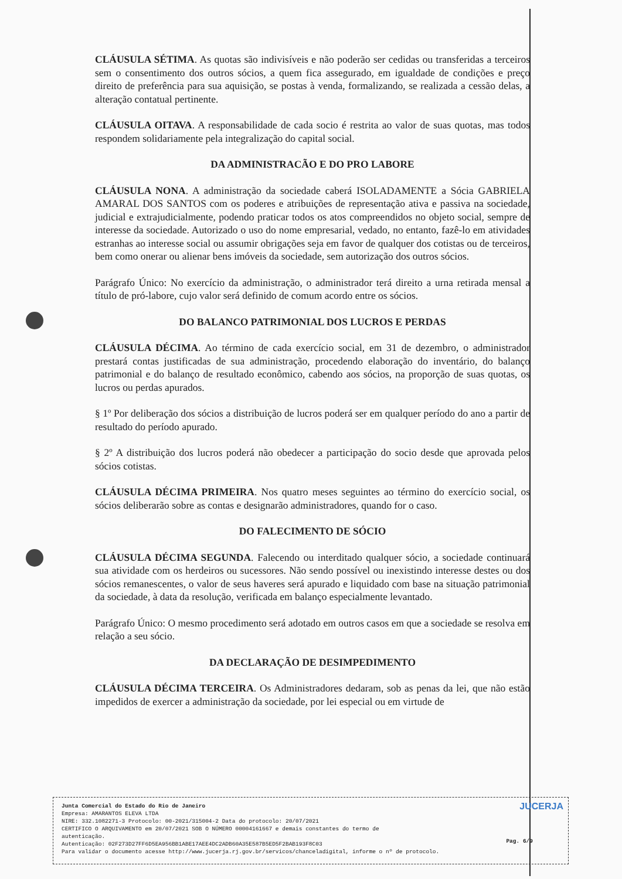CLÁUSULA SÉTIMA. As quotas são indivisíveis e não poderão ser cedidas ou transferidas a terceiros sem o consentimento dos outros sócios, a quem fica assegurado, em igualdade de condições e preço direito de preferência para sua aquisição, se postas à venda, formalizando, se realizada a cessão delas, a alteração contatual pertinente.
CLÁUSULA OITAVA. A responsabilidade de cada socio é restrita ao valor de suas quotas, mas todos respondem solidariamente pela integralização do capital social.
DA ADMINISTRACÃO E DO PRO LABORE
CLÁUSULA NONA. A administração da sociedade caberá ISOLADAMENTE a Sócia GABRIELA AMARAL DOS SANTOS com os poderes e atribuições de representação ativa e passiva na sociedade, judicial e extrajudicialmente, podendo praticar todos os atos compreendidos no objeto social, sempre de interesse da sociedade. Autorizado o uso do nome empresarial, vedado, no entanto, fazê-lo em atividades estranhas ao interesse social ou assumir obrigações seja em favor de qualquer dos cotistas ou de terceiros, bem como onerar ou alienar bens imóveis da sociedade, sem autorização dos outros sócios.
Parágrafo Único: No exercício da administração, o administrador terá direito a urna retirada mensal a título de pró-labore, cujo valor será definido de comum acordo entre os sócios.
DO BALANCO PATRIMONIAL DOS LUCROS E PERDAS
CLÁUSULA DÉCIMA. Ao término de cada exercício social, em 31 de dezembro, o administrador prestará contas justificadas de sua administração, procedendo elaboração do inventário, do balanço patrimonial e do balanço de resultado econômico, cabendo aos sócios, na proporção de suas quotas, os lucros ou perdas apurados.
§ 1º Por deliberação dos sócios a distribuição de lucros poderá ser em qualquer período do ano a partir de resultado do período apurado.
§ 2º A distribuição dos lucros poderá não obedecer a participação do socio desde que aprovada pelos sócios cotistas.
CLÁUSULA DÉCIMA PRIMEIRA. Nos quatro meses seguintes ao término do exercício social, os sócios deliberarão sobre as contas e designarão administradores, quando for o caso.
DO FALECIMENTO DE SÓCIO
CLÁUSULA DÉCIMA SEGUNDA. Falecendo ou interditado qualquer sócio, a sociedade continuará sua atividade com os herdeiros ou sucessores. Não sendo possível ou inexistindo interesse destes ou dos sócios remanescentes, o valor de seus haveres será apurado e liquidado com base na situação patrimonial da sociedade, à data da resolução, verificada em balanço especialmente levantado.
Parágrafo Único: O mesmo procedimento será adotado em outros casos em que a sociedade se resolva em relação a seu sócio.
DA DECLARAÇÃO DE DESIMPEDIMENTO
CLÁUSULA DÉCIMA TERCEIRA. Os Administradores dedaram, sob as penas da lei, que não estão impedidos de exercer a administração da sociedade, por lei especial ou em virtude de
JUCERJA
Junta Comercial do Estado do Rio de Janeiro
Empresa: AMARANTOS ELEVA LTDA
NIRE: 332.1082271-3 Protocolo: 00-2021/315004-2 Data do protocolo: 20/07/2021
CERTIFICO O ARQUIVAMENTO em 20/07/2021 SOB O NÚMERO 00004161667 e demais constantes do termo de
autenticação.
Autenticação: 02F273D27FF6D5EA956BB1ABE17AEE4DC2ADB60A35E587B5ED5F2BAB193F8C03
Para validar o documento acesse http://www.jucerja.rj.gov.br/servicos/chanceladigital, informe o nº de protocolo.
Pag. 6/9